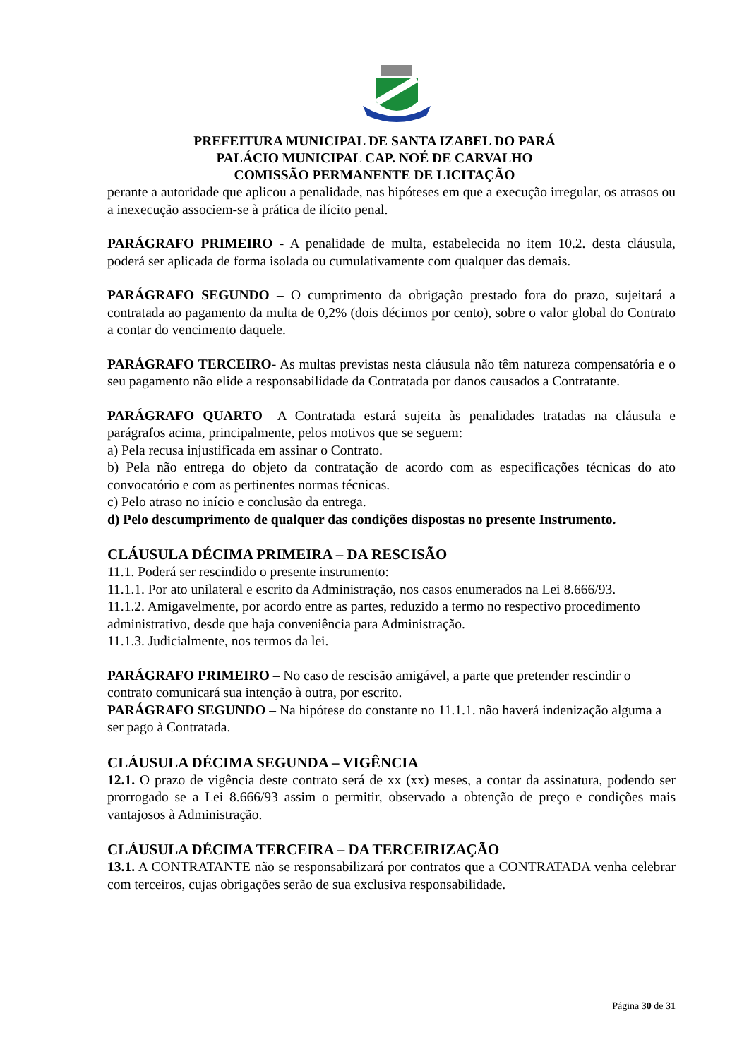PREFEITURA MUNICIPAL DE SANTA IZABEL DO PARÁ
PALÁCIO MUNICIPAL CAP. NOÉ DE CARVALHO
COMISSÃO PERMANENTE DE LICITAÇÃO
perante a autoridade que aplicou a penalidade, nas hipóteses em que a execução irregular, os atrasos ou a inexecução associem-se à prática de ilícito penal.
PARÁGRAFO PRIMEIRO - A penalidade de multa, estabelecida no item 10.2. desta cláusula, poderá ser aplicada de forma isolada ou cumulativamente com qualquer das demais.
PARÁGRAFO SEGUNDO – O cumprimento da obrigação prestado fora do prazo, sujeitará a contratada ao pagamento da multa de 0,2% (dois décimos por cento), sobre o valor global do Contrato a contar do vencimento daquele.
PARÁGRAFO TERCEIRO- As multas previstas nesta cláusula não têm natureza compensatória e o seu pagamento não elide a responsabilidade da Contratada por danos causados a Contratante.
PARÁGRAFO QUARTO– A Contratada estará sujeita às penalidades tratadas na cláusula e parágrafos acima, principalmente, pelos motivos que se seguem:
a) Pela recusa injustificada em assinar o Contrato.
b) Pela não entrega do objeto da contratação de acordo com as especificações técnicas do ato convocatório e com as pertinentes normas técnicas.
c) Pelo atraso no início e conclusão da entrega.
d) Pelo descumprimento de qualquer das condições dispostas no presente Instrumento.
CLÁUSULA DÉCIMA PRIMEIRA – DA RESCISÃO
11.1. Poderá ser rescindido o presente instrumento:
11.1.1. Por ato unilateral e escrito da Administração, nos casos enumerados na Lei 8.666/93.
11.1.2. Amigavelmente, por acordo entre as partes, reduzido a termo no respectivo procedimento administrativo, desde que haja conveniência para Administração.
11.1.3. Judicialmente, nos termos da lei.
PARÁGRAFO PRIMEIRO – No caso de rescisão amigável, a parte que pretender rescindir o contrato comunicará sua intenção à outra, por escrito.
PARÁGRAFO SEGUNDO – Na hipótese do constante no 11.1.1. não haverá indenização alguma a ser pago à Contratada.
CLÁUSULA DÉCIMA SEGUNDA – VIGÊNCIA
12.1. O prazo de vigência deste contrato será de xx (xx) meses, a contar da assinatura, podendo ser prorrogado se a Lei 8.666/93 assim o permitir, observado a obtenção de preço e condições mais vantajosos à Administração.
CLÁUSULA DÉCIMA TERCEIRA – DA TERCEIRIZAÇÃO
13.1. A CONTRATANTE não se responsabilizará por contratos que a CONTRATADA venha celebrar com terceiros, cujas obrigações serão de sua exclusiva responsabilidade.
Página 30 de 31